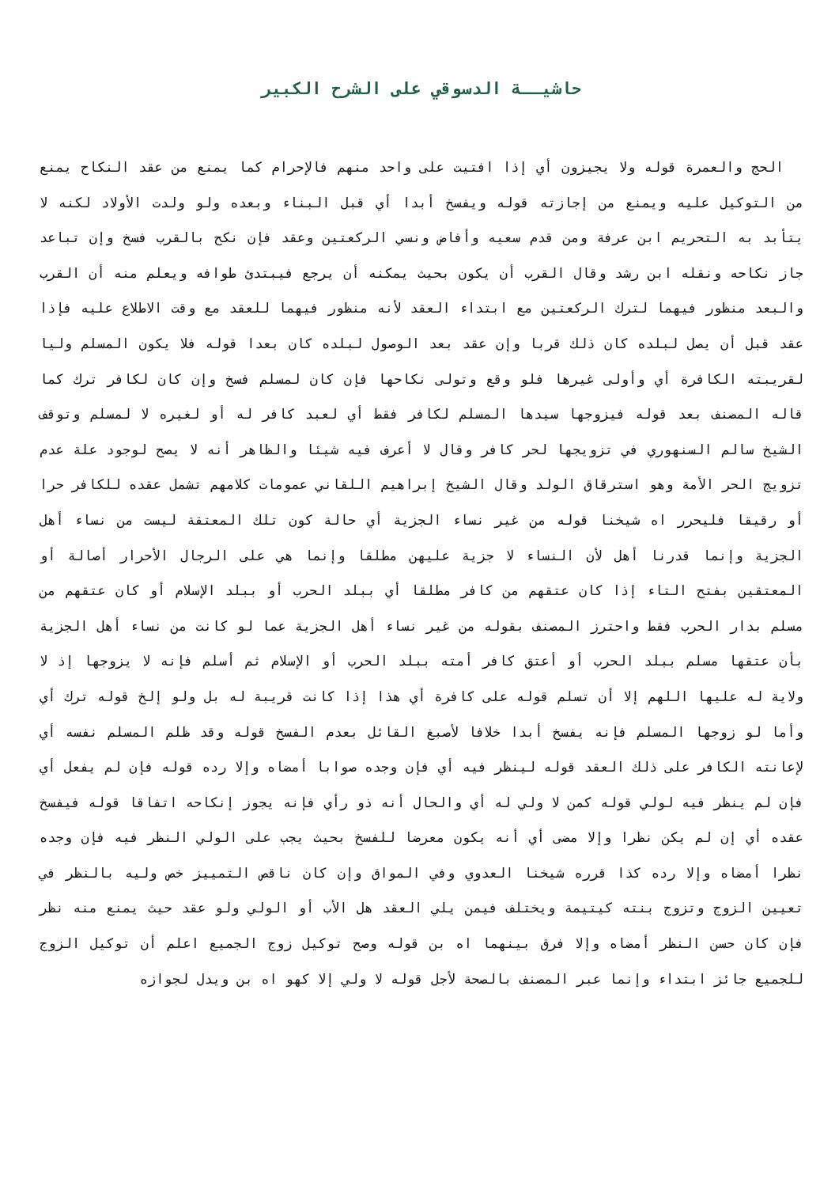حاشيــة الدسوقي على الشرح الكبير
الحج والعمرة قوله ولا يجيزون أي إذا افتيت على واحد منهم فالإحرام كما يمنع من عقد النكاح يمنع من التوكيل عليه ويمنع من إجازته قوله ويفسخ أبدا أي قبل البناء وبعده ولو ولدت الأولاد لكنه لا يتأبد به التحريم ابن عرفة ومن قدم سعيه وأفاض ونسي الركعتين وعقد فإن نكح بالقرب فسخ وإن تباعد جاز نكاحه ونقله ابن رشد وقال القرب أن يكون بحيث يمكنه أن يرجع فيبتدئ طوافه ويعلم منه أن القرب والبعد منظور فيهما لترك الركعتين مع ابتداء العقد لأنه منظور فيهما للعقد مع وقت الاطلاع عليه فإذا عقد قبل أن يصل لبلده كان ذلك قربا وإن عقد بعد الوصول لبلده كان بعدا قوله فلا يكون المسلم وليا لقريبته الكافرة أي وأولى غيرها فلو وقع وتولى نكاحها فإن كان لمسلم فسخ وإن كان لكافر ترك كما قاله المصنف بعد قوله فيزوجها سيدها المسلم لكافر فقط أي لعبد كافر له أو لغيره لا لمسلم وتوقف الشيخ سالم السنهوري في تزويجها لحر كافر وقال لا أعرف فيه شيئا والظاهر أنه لا يصح لوجود علة عدم تزويج الحر الأمة وهو استرقاق الولد وقال الشيخ إبراهيم اللقاني عمومات كلامهم تشمل عقده للكافر حرا أو رقيقا فليحرر اه شيخنا قوله من غير نساء الجزية أي حالة كون تلك المعتقة ليست من نساء أهل الجزية وإنما قدرنا أهل لأن النساء لا جزية عليهن مطلقا وإنما هي على الرجال الأحرار أصالة أو المعتقين بفتح التاء إذا كان عتقهم من كافر مطلقا أي ببلد الحرب أو ببلد الإسلام أو كان عتقهم من مسلم بدار الحرب فقط واحترز المصنف بقوله من غير نساء أهل الجزية عما لو كانت من نساء أهل الجزية بأن عتقها مسلم ببلد الحرب أو أعتق كافر أمته ببلد الحرب أو الإسلام ثم أسلم فإنه لا يزوجها إذ لا ولاية له عليها اللهم إلا أن تسلم قوله على كافرة أي هذا إذا كانت قريبة له بل ولو إلخ قوله ترك أي وأما لو زوجها المسلم فإنه يفسخ أبدا خلافا لأصبغ القائل بعدم الفسخ قوله وقد ظلم المسلم نفسه أي لإعانته الكافر على ذلك العقد قوله لينظر فيه أي فإن وجده صوابا أمضاه وإلا رده قوله فإن لم يفعل أي فإن لم ينظر فيه لولي قوله كمن لا ولي له أي والحال أنه ذو رأي فإنه يجوز إنكاحه اتفاقا قوله فيفسخ عقده أي إن لم يكن نظرا وإلا مضى أي أنه يكون معرضا للفسخ بحيث يجب على الولي النظر فيه فإن وجده نظرا أمضاه وإلا رده كذا قرره شيخنا العدوي وفي المواق وإن كان ناقص التمييز خص وليه بالنظر في تعيين الزوج وتزوج بنته كيتيمة ويختلف فيمن يلي العقد هل الأب أو الولي ولو عقد حيث يمنع منه نظر فإن كان حسن النظر أمضاه وإلا فرق بينهما اه بن قوله وصح توكيل زوج الجميع اعلم أن توكيل الزوج للجميع جائز ابتداء وإنما عبر المصنف بالصحة لأجل قوله لا ولي إلا كهو اه بن ويدل لجوازه